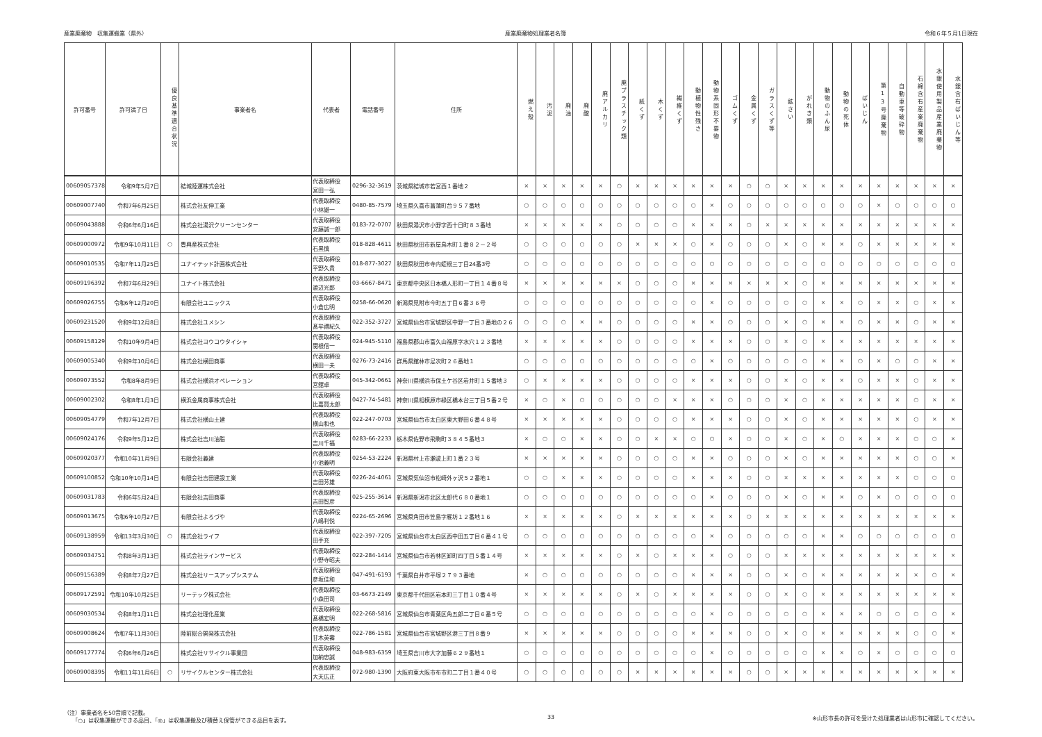産業廃棄物　収集運搬業（県外） 産業廃棄物処理業者名簿 令和６年５月1日現在
| 許可番号 | 許可満了日 | 優良基準適合状況 | 事業者名 | 代表者 | 電話番号 | 住所 | 燃え殻 | 汚泥 | 廃油 | 廃酸 | 廃アルカリ | 廃プラスチック類 | 紙くず | 木くず | 繊維くず | 動植物性残さ | 動物系固形不要物 | ゴムくず | 金属くず | ガラスくず等 | 鉱さい | がれき類 | 動物のふん尿 | 動物の死体 | ばいじん | 第13号廃棄物 | 自動車等破砕物 | 石綿含有産業廃棄物 | 水銀使用製品産業廃棄物 | 水銀含有ばいじん等 |
| --- | --- | --- | --- | --- | --- | --- | --- | --- | --- | --- | --- | --- | --- | --- | --- | --- | --- | --- | --- | --- | --- | --- | --- | --- | --- | --- | --- | --- | --- | --- |
| 00609057378 | 令和9年5月7日 | | 結城陸運株式会社 | 代表取締役 宮田一弘 | 0296-32-3619 | 茨城県結城市若宮西１番地２ | × | × | × | × | × | ○ | × | × | × | × | × | × | ○ | ○ | × | × | × | × | × | × | × | × | × | × |
| 00609007740 | 令和7年6月25日 | | 株式会社友伸工業 | 代表取締役 小林雄一 | 0480-85-7579 | 埼玉県久喜市菖蒲町台９５７番地 | ○ | ○ | ○ | ○ | ○ | ○ | ○ | ○ | ○ | ○ | × | ○ | ○ | ○ | ○ | ○ | ○ | ○ | ○ | × | ○ | ○ | ○ | ○ |
| 00609043888 | 令和6年6月16日 | | 株式会社湯沢クリーンセンター | 代表取締役 安藤誠一郎 | 0183-72-0707 | 秋田県湯沢市小野字西十日町８３番地 | × | × | × | × | × | ○ | ○ | ○ | ○ | × | × | × | ○ | × | × | × | × | × | × | × | × | × | × | × |
| 00609000972 | 令和9年10月11日 | ○ | 豊興産株式会社 | 代表取締役 石黒慎 | 018-828-4611 | 秋田県秋田市新屋鳥木町１番８２－２号 | ○ | ○ | ○ | ○ | ○ | ○ | × | × | × | ○ | × | ○ | ○ | ○ | × | ○ | × | × | ○ | × | × | × | × | × |
| 00609010535 | 令和7年11月25日 | | ユナイテッド計画株式会社 | 代表取締役 平野久貴 | 018-877-3027 | 秋田県秋田市寺内蛭根三丁目24番3号 | ○ | ○ | ○ | ○ | ○ | ○ | ○ | ○ | ○ | ○ | ○ | ○ | ○ | ○ | ○ | ○ | ○ | ○ | ○ | ○ | ○ | ○ | ○ | ○ |
| 00609196392 | 令和7年6月29日 | | ユナイト株式会社 | 代表取締役 渡辺光郎 | 03-6667-8471 | 東京都中央区日本橋人形町一丁目１４番８号 | × | × | × | × | × | × | ○ | ○ | ○ | × | × | × | × | × | × | ○ | × | × | × | × | × | × | × | × |
| 00609026755 | 令和6年12月20日 | | 有限会社ユニックス | 代表取締役 小倉広明 | 0258-66-0620 | 新潟県見附市今町五丁目６番３６号 | ○ | ○ | ○ | ○ | ○ | ○ | ○ | ○ | ○ | ○ | × | ○ | ○ | ○ | ○ | ○ | × | × | ○ | × | × | ○ | × | × |
| 00609231520 | 令和9年12月8日 | | 株式会社ユメシン | 代表取締役 髙牟禮紀久 | 022-352-3727 | 宮城県仙台市宮城野区中野一丁目３番地の２６ | ○ | ○ | ○ | × | × | ○ | ○ | ○ | ○ | × | × | ○ | ○ | ○ | × | ○ | × | × | ○ | × | × | ○ | × | × |
| 00609158129 | 令和10年9月4日 | | 株式会社ヨウコウタイシャ | 代表取締役 関根信一 | 024-945-5110 | 福島県郡山市富久山福原字水穴１２３番地 | × | × | × | × | × | ○ | ○ | ○ | ○ | × | × | × | ○ | ○ | × | ○ | × | × | × | × | × | × | × | × |
| 00609005340 | 令和9年10月6日 | | 株式会社横田商事 | 代表取締役 横田一夫 | 0276-73-2416 | 群馬県館林市足次町２６番地１ | ○ | ○ | ○ | ○ | ○ | ○ | ○ | ○ | ○ | ○ | × | ○ | ○ | ○ | ○ | ○ | × | × | ○ | × | ○ | ○ | × | × |
| 00609073552 | 令和8年8月9日 | | 株式会社横浜オペレーション | 代表取締役 宮舘卓 | 045-342-0661 | 神奈川県横浜市保土ケ谷区岩井町１５番地３ | ○ | × | × | × | × | ○ | ○ | ○ | ○ | × | × | × | ○ | ○ | × | ○ | × | × | ○ | × | × | ○ | × | × |
| 00609002302 | 令和8年1月3日 | | 横浜金属商事株式会社 | 代表取締役 比嘉賢太郎 | 0427-74-5481 | 神奈川県相模原市緑区橋本台三丁目５番２号 | × | ○ | × | ○ | ○ | ○ | ○ | ○ | × | × | × | ○ | ○ | ○ | × | ○ | × | × | × | × | × | ○ | × | × |
| 00609054779 | 令和7年12月7日 | | 株式会社横山土建 | 代表取締役 横山和也 | 022-247-0703 | 宮城県仙台市太白区東大野田６番４８号 | × | × | × | × | × | ○ | ○ | ○ | ○ | × | × | × | ○ | ○ | × | ○ | × | × | × | × | × | ○ | × | × |
| 00609024176 | 令和9年5月12日 | | 株式会社吉川油脂 | 代表取締役 吉川千福 | 0283-66-2233 | 栃木県佐野市飛駒町３８４５番地３ | × | ○ | ○ | × | × | ○ | ○ | × | × | ○ | ○ | × | ○ | ○ | × | ○ | × | ○ | × | × | × | ○ | ○ | × |
| 00609020377 | 令和10年11月9日 | | 有限会社義建 | 代表取締役 小池義明 | 0254-53-2224 | 新潟県村上市瀬波上町１番２３号 | × | × | × | × | × | ○ | ○ | ○ | ○ | × | × | ○ | ○ | ○ | × | ○ | × | × | × | × | × | ○ | ○ | × |
| 00609100852 | 令和10年10月14日 | | 有限会社吉田建設工業 | 代表取締役 吉田芳雄 | 0226-24-4061 | 宮城県気仙沼市松崎外ヶ沢５２番地１ | ○ | ○ | × | × | × | ○ | ○ | ○ | ○ | × | × | × | ○ | ○ | × | × | × | × | × | × | × | ○ | ○ | ○ |
| 00609031783 | 令和6年5月24日 | | 有限会社吉田商事 | 代表取締役 吉田智彦 | 025-255-3614 | 新潟県新潟市北区太郎代６８０番地１ | ○ | ○ | ○ | ○ | ○ | ○ | ○ | ○ | ○ | ○ | × | ○ | ○ | ○ | × | ○ | × | × | ○ | × | ○ | ○ | ○ | ○ |
| 00609013675 | 令和6年10月27日 | | 有限会社よろづや | 代表取締役 八嶋利悦 | 0224-65-2696 | 宮城県角田市笠島字雁坊１２番地１６ | × | × | × | × | × | ○ | × | × | × | × | × | × | ○ | × | × | × | × | × | × | × | × | × | × | × |
| 00609138959 | 令和13年3月30日 | ○ | 株式会社ライフ | 代表取締役 田手充 | 022-397-7205 | 宮城県仙台市太白区西中田五丁目６番４１号 | ○ | ○ | ○ | ○ | ○ | ○ | ○ | ○ | ○ | ○ | × | ○ | ○ | ○ | ○ | ○ | × | × | ○ | ○ | ○ | ○ | ○ | ○ |
| 00609034751 | 令和8年3月13日 | | 株式会社ラインサービス | 代表取締役 小野寺昭夫 | 022-284-1414 | 宮城県仙台市若林区卸町四丁目５番１４号 | × | × | × | × | × | ○ | × | ○ | × | × | × | ○ | ○ | ○ | × | × | × | × | × | × | × | × | × | × |
| 00609156389 | 令和8年7月27日 | | 株式会社リースアップシステム | 代表取締役 彦坂佳和 | 047-491-6193 | 千葉県白井市平塚２７９３番地 | × | ○ | ○ | ○ | ○ | ○ | ○ | ○ | ○ | × | × | × | ○ | ○ | × | ○ | × | × | × | × | × | × | ○ | × |
| 00609172591 | 令和10年10月25日 | | リーテック株式会社 | 代表取締役 小森田司 | 03-6673-2149 | 東京都千代田区岩本町三丁目１０番４号 | × | × | × | × | × | ○ | × | ○ | × | × | × | × | ○ | ○ | × | ○ | × | × | × | × | × | × | × | × |
| 00609030534 | 令和8年1月11日 | | 株式会社理化産業 | 代表取締役 髙橋宏明 | 022-268-5816 | 宮城県仙台市青葉区角五郎二丁目６番５号 | ○ | ○ | ○ | ○ | ○ | ○ | ○ | ○ | ○ | ○ | × | ○ | ○ | ○ | ○ | ○ | × | × | × | ○ | ○ | ○ | ○ | × |
| 00609008624 | 令和7年11月30日 | | 陸前総合開発株式会社 | 代表取締役 甘木英壽 | 022-786-1581 | 宮城県仙台市宮城野区港三丁目８番９ | × | × | × | × | × | ○ | ○ | ○ | ○ | × | × | × | ○ | ○ | × | ○ | × | × | × | × | × | ○ | ○ | × |
| 00609177774 | 令和6年6月26日 | | 株式会社リサイクル事業団 | 代表取締役 加納忠誠 | 048-983-6359 | 埼玉県吉川市大字加藤６２９番地１ | ○ | ○ | ○ | ○ | ○ | ○ | ○ | ○ | ○ | ○ | × | ○ | ○ | ○ | ○ | ○ | × | × | ○ | × | ○ | ○ | ○ | ○ |
| 00609008395 | 令和11年11月6日 | ○ | リサイクルセンター株式会社 | 代表取締役 大天広正 | 072-980-1390 | 大阪府東大阪市布市町二丁目１番４０号 | ○ | ○ | ○ | ○ | ○ | ○ | × | × | × | × | × | × | ○ | ○ | × | × | × | × | × | × | × | × | × | × |
（注）事業者名を50音順で記載。
　　「○」は収集運搬ができる品目、「◎」は収集運搬及び積替え保管ができる品目を表す。
33 ※山形市長の許可を受けた処理業者は山形市に確認してください。